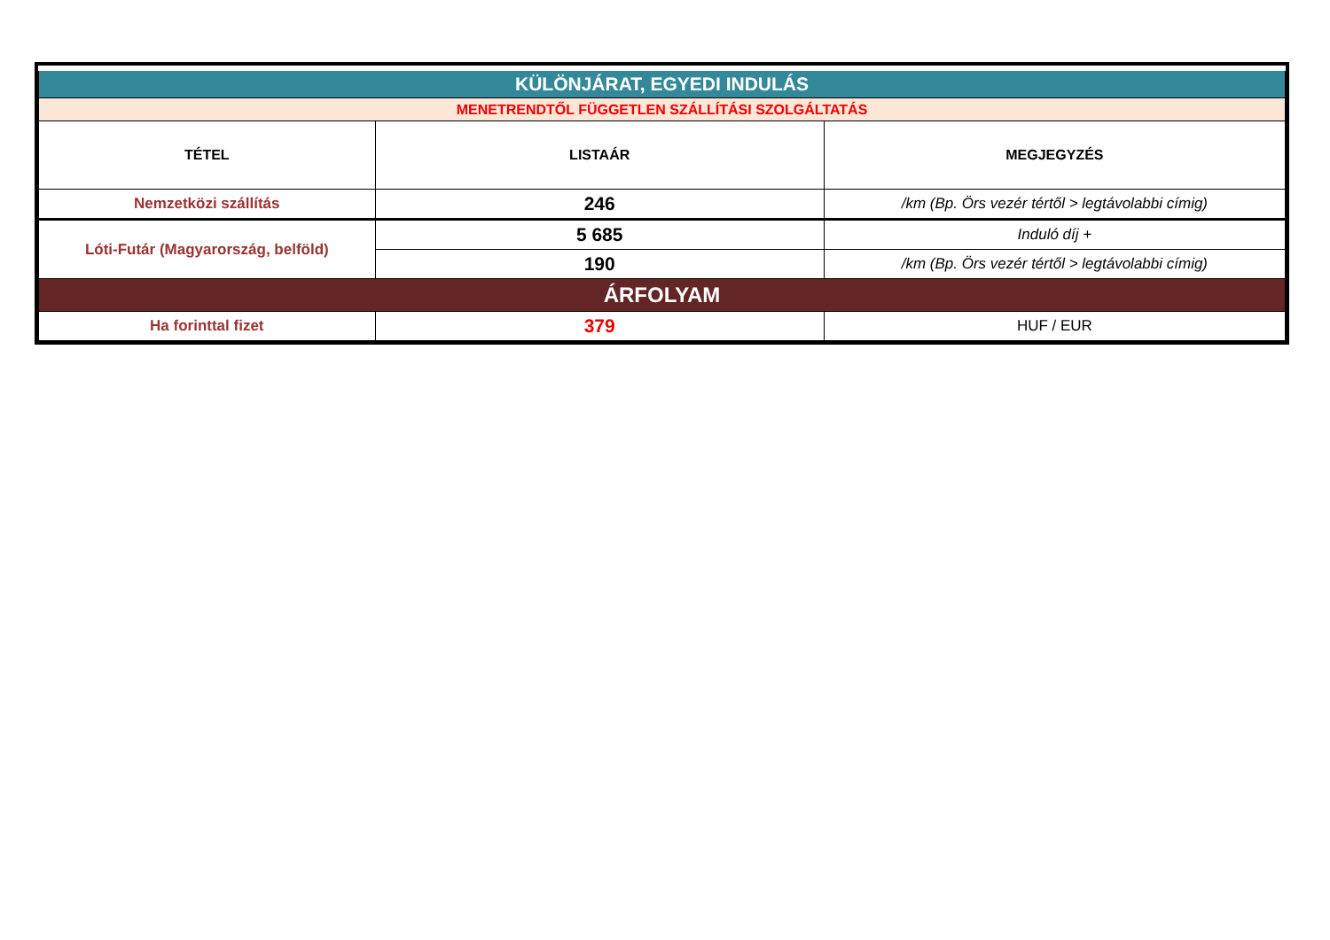| KÜLÖNJÁRAT, EGYEDI INDULÁS | | |
| MENETRENDTŐL FÜGGETLEN SZÁLLÍTÁSI SZOLGÁLTATÁS | | |
| TÉTEL | LISTAÁR | MEGJEGYZÉS |
| Nemzetközi szállítás | 246 | /km (Bp. Örs vezér tértől > legtávolabbi címig) |
| Lóti-Futár (Magyarország, belföld) | 5 685 | Induló díj + |
| | 190 | /km (Bp. Örs vezér tértől > legtávolabbi címig) |
| ÁRFOLYAM | | |
| Ha forinttal fizet | 379 | HUF / EUR |